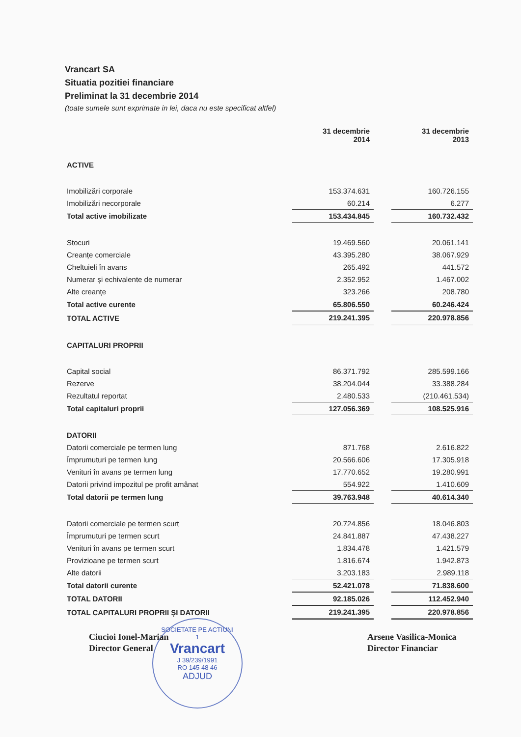Vrancart SA
Situatia pozitiei financiare
Preliminat la 31 decembrie 2014
(toate sumele sunt exprimate in lei, daca nu este specificat altfel)
| | 31 decembrie 2014 | | 31 decembrie 2013 |
| --- | --- | --- | --- |
| ACTIVE | | | |
| Imobilizări corporale | 153.374.631 | | 160.726.155 |
| Imobilizări necorporale | 60.214 | | 6.277 |
| Total active imobilizate | 153.434.845 | | 160.732.432 |
| Stocuri | 19.469.560 | | 20.061.141 |
| Creanțe comerciale | 43.395.280 | | 38.067.929 |
| Cheltuieli în avans | 265.492 | | 441.572 |
| Numerar și echivalente de numerar | 2.352.952 | | 1.467.002 |
| Alte creanțe | 323.266 | | 208.780 |
| Total active curente | 65.806.550 | | 60.246.424 |
| TOTAL ACTIVE | 219.241.395 | | 220.978.856 |
| CAPITALURI PROPRII | | | |
| Capital social | 86.371.792 | | 285.599.166 |
| Rezerve | 38.204.044 | | 33.388.284 |
| Rezultatul reportat | 2.480.533 | | (210.461.534) |
| Total capitaluri proprii | 127.056.369 | | 108.525.916 |
| DATORII | | | |
| Datorii comerciale pe termen lung | 871.768 | | 2.616.822 |
| Împrumuturi pe termen lung | 20.566.606 | | 17.305.918 |
| Venituri în avans pe termen lung | 17.770.652 | | 19.280.991 |
| Datorii privind impozitul pe profit amânat | 554.922 | | 1.410.609 |
| Total datorii pe termen lung | 39.763.948 | | 40.614.340 |
| Datorii comerciale pe termen scurt | 20.724.856 | | 18.046.803 |
| Împrumuturi pe termen scurt | 24.841.887 | | 47.438.227 |
| Venituri în avans pe termen scurt | 1.834.478 | | 1.421.579 |
| Provizioane pe termen scurt | 1.816.674 | | 1.942.873 |
| Alte datorii | 3.203.183 | | 2.989.118 |
| Total datorii curente | 52.421.078 | | 71.838.600 |
| TOTAL DATORII | 92.185.026 | | 112.452.940 |
| TOTAL CAPITALURI PROPRII ȘI DATORII | 219.241.395 | | 220.978.856 |
SOCIETATE PE ACTIUNI
1
Vrancart
J 39/239/1991
RO 145 48 46
ADJUD
Ciucioi Ionel-Marian
Director General
Arsene Vasilica-Monica
Director Financiar